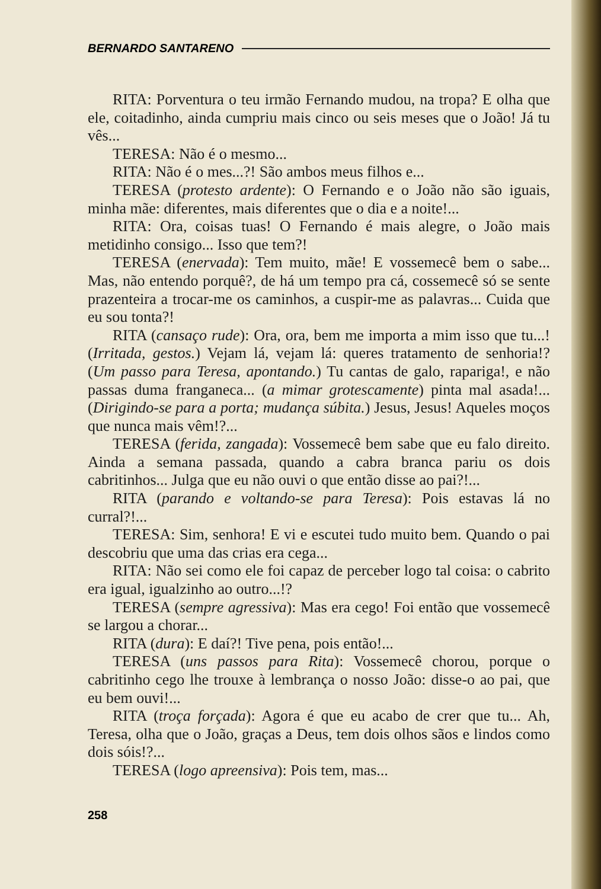BERNARDO SANTARENO
RITA: Porventura o teu irmão Fernando mudou, na tropa? E olha que ele, coitadinho, ainda cumpriu mais cinco ou seis meses que o João! Já tu vês...
TERESA: Não é o mesmo...
RITA: Não é o mes...?! São ambos meus filhos e...
TERESA (protesto ardente): O Fernando e o João não são iguais, minha mãe: diferentes, mais diferentes que o dia e a noite!...
RITA: Ora, coisas tuas! O Fernando é mais alegre, o João mais metidinho consigo... Isso que tem?!
TERESA (enervada): Tem muito, mãe! E vossemecê bem o sabe... Mas, não entendo porquê?, de há um tempo pra cá, cossemecê só se sente prazenteira a trocar-me os caminhos, a cuspir-me as palavras... Cuida que eu sou tonta?!
RITA (cansaço rude): Ora, ora, bem me importa a mim isso que tu...! (Irritada, gestos.) Vejam lá, vejam lá: queres tratamento de senhoria!? (Um passo para Teresa, apontando.) Tu cantas de galo, rapariga!, e não passas duma franganeca... (a mimar grotescamente) pinta mal asada!... (Dirigindo-se para a porta; mudança súbita.) Jesus, Jesus! Aqueles moços que nunca mais vêm!?...
TERESA (ferida, zangada): Vossemecê bem sabe que eu falo direito. Ainda a semana passada, quando a cabra branca pariu os dois cabritinhos... Julga que eu não ouvi o que então disse ao pai?!...
RITA (parando e voltando-se para Teresa): Pois estavas lá no curral?!...
TERESA: Sim, senhora! E vi e escutei tudo muito bem. Quando o pai descobriu que uma das crias era cega...
RITA: Não sei como ele foi capaz de perceber logo tal coisa: o cabrito era igual, igualzinho ao outro...!?
TERESA (sempre agressiva): Mas era cego! Foi então que vossemecê se largou a chorar...
RITA (dura): E daí?! Tive pena, pois então!...
TERESA (uns passos para Rita): Vossemecê chorou, porque o cabritinho cego lhe trouxe à lembrança o nosso João: disse-o ao pai, que eu bem ouvi!...
RITA (troça forçada): Agora é que eu acabo de crer que tu... Ah, Teresa, olha que o João, graças a Deus, tem dois olhos sãos e lindos como dois sóis!?...
TERESA (logo apreensiva): Pois tem, mas...
258